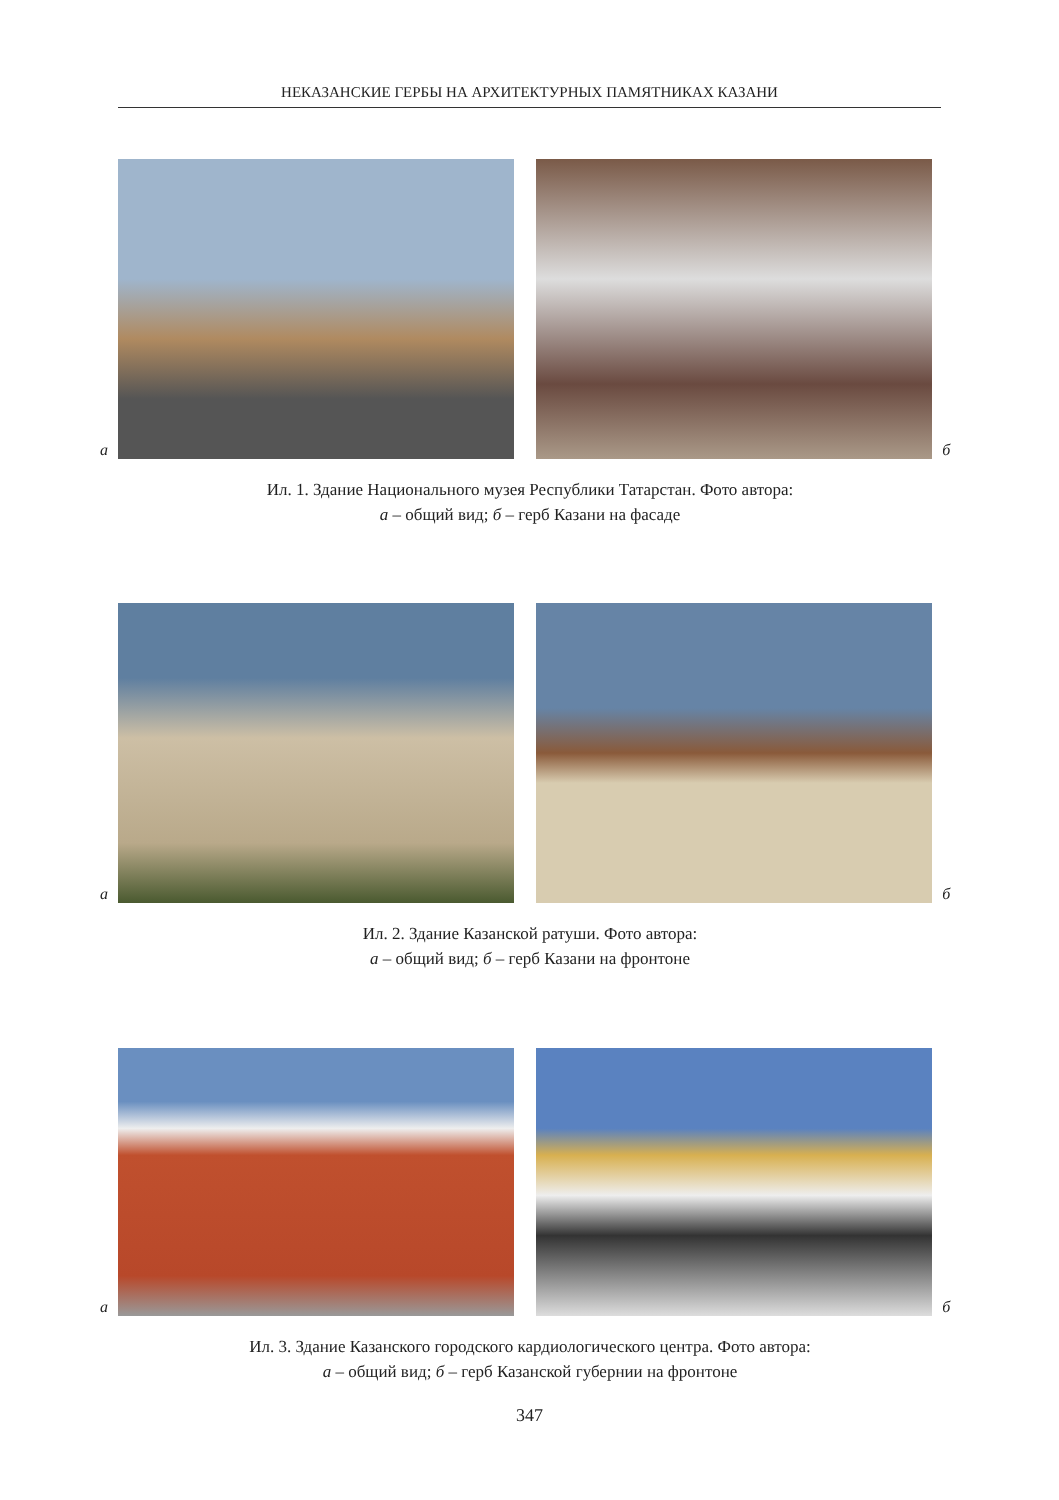НЕКАЗАНСКИЕ ГЕРБЫ НА АРХИТЕКТУРНЫХ ПАМЯТНИКАХ КАЗАНИ
а
б
Ил. 1. Здание Национального музея Республики Татарстан. Фото автора:
а – общий вид; б – герб Казани на фасаде
а
б
Ил. 2. Здание Казанской ратуши. Фото автора:
а – общий вид; б – герб Казани на фронтоне
а
б
Ил. 3. Здание Казанского городского кардиологического центра. Фото автора:
а – общий вид; б – герб Казанской губернии на фронтоне
347